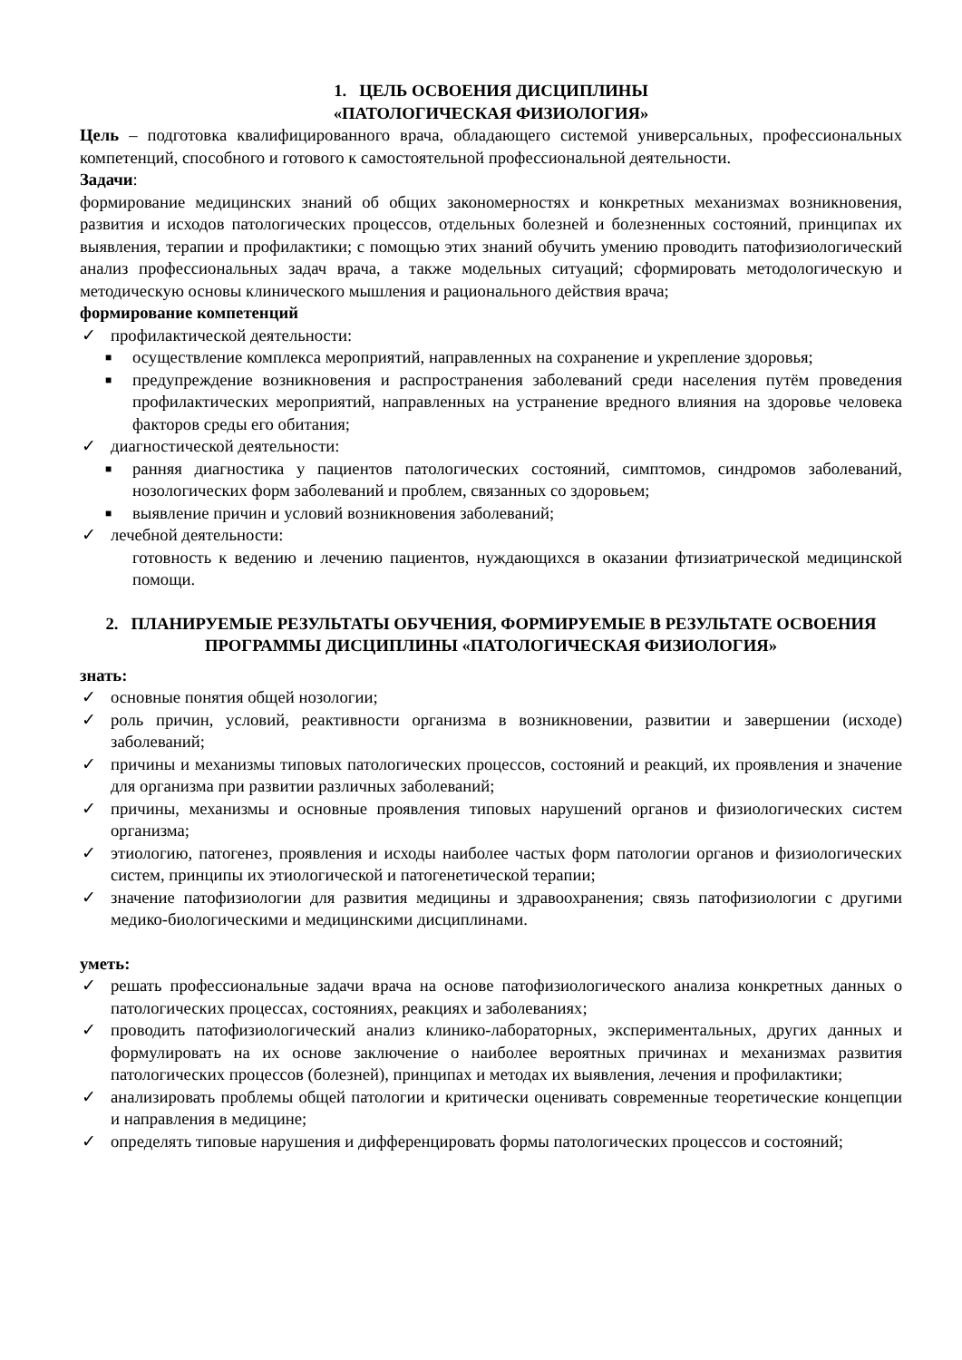1. ЦЕЛЬ ОСВОЕНИЯ ДИСЦИПЛИНЫ
«ПАТОЛОГИЧЕСКАЯ ФИЗИОЛОГИЯ»
Цель – подготовка квалифицированного врача, обладающего системой универсальных, профессиональных компетенций, способного и готового к самостоятельной профессиональной деятельности.
Задачи:
формирование медицинских знаний об общих закономерностях и конкретных механизмах возникновения, развития и исходов патологических процессов, отдельных болезней и болезненных состояний, принципах их выявления, терапии и профилактики; с помощью этих знаний обучить умению проводить патофизиологический анализ профессиональных задач врача, а также модельных ситуаций; сформировать методологическую и методическую основы клинического мышления и рационального действия врача;
формирование компетенций
✓ профилактической деятельности:
■ осуществление комплекса мероприятий, направленных на сохранение и укрепление здоровья;
■ предупреждение возникновения и распространения заболеваний среди населения путём проведения профилактических мероприятий, направленных на устранение вредного влияния на здоровье человека факторов среды его обитания;
✓ диагностической деятельности:
■ ранняя диагностика у пациентов патологических состояний, симптомов, синдромов заболеваний, нозологических форм заболеваний и проблем, связанных со здоровьем;
■ выявление причин и условий возникновения заболеваний;
✓ лечебной деятельности:
готовность к ведению и лечению пациентов, нуждающихся в оказании фтизиатрической медицинской помощи.
2. ПЛАНИРУЕМЫЕ РЕЗУЛЬТАТЫ ОБУЧЕНИЯ, ФОРМИРУЕМЫЕ В РЕЗУЛЬТАТЕ ОСВОЕНИЯ ПРОГРАММЫ ДИСЦИПЛИНЫ «ПАТОЛОГИЧЕСКАЯ ФИЗИОЛОГИЯ»
знать:
✓ основные понятия общей нозологии;
✓ роль причин, условий, реактивности организма в возникновении, развитии и завершении (исходе) заболеваний;
✓ причины и механизмы типовых патологических процессов, состояний и реакций, их проявления и значение для организма при развитии различных заболеваний;
✓ причины, механизмы и основные проявления типовых нарушений органов и физиологических систем организма;
✓ этиологию, патогенез, проявления и исходы наиболее частых форм патологии органов и физиологических систем, принципы их этиологической и патогенетической терапии;
✓ значение патофизиологии для развития медицины и здравоохранения; связь патофизиологии с другими медико-биологическими и медицинскими дисциплинами.
уметь:
✓ решать профессиональные задачи врача на основе патофизиологического анализа конкретных данных о патологических процессах, состояниях, реакциях и заболеваниях;
✓ проводить патофизиологический анализ клинико-лабораторных, экспериментальных, других данных и формулировать на их основе заключение о наиболее вероятных причинах и механизмах развития патологических процессов (болезней), принципах и методах их выявления, лечения и профилактики;
✓ анализировать проблемы общей патологии и критически оценивать современные теоретические концепции и направления в медицине;
✓ определять типовые нарушения и дифференцировать формы патологических процессов и состояний;